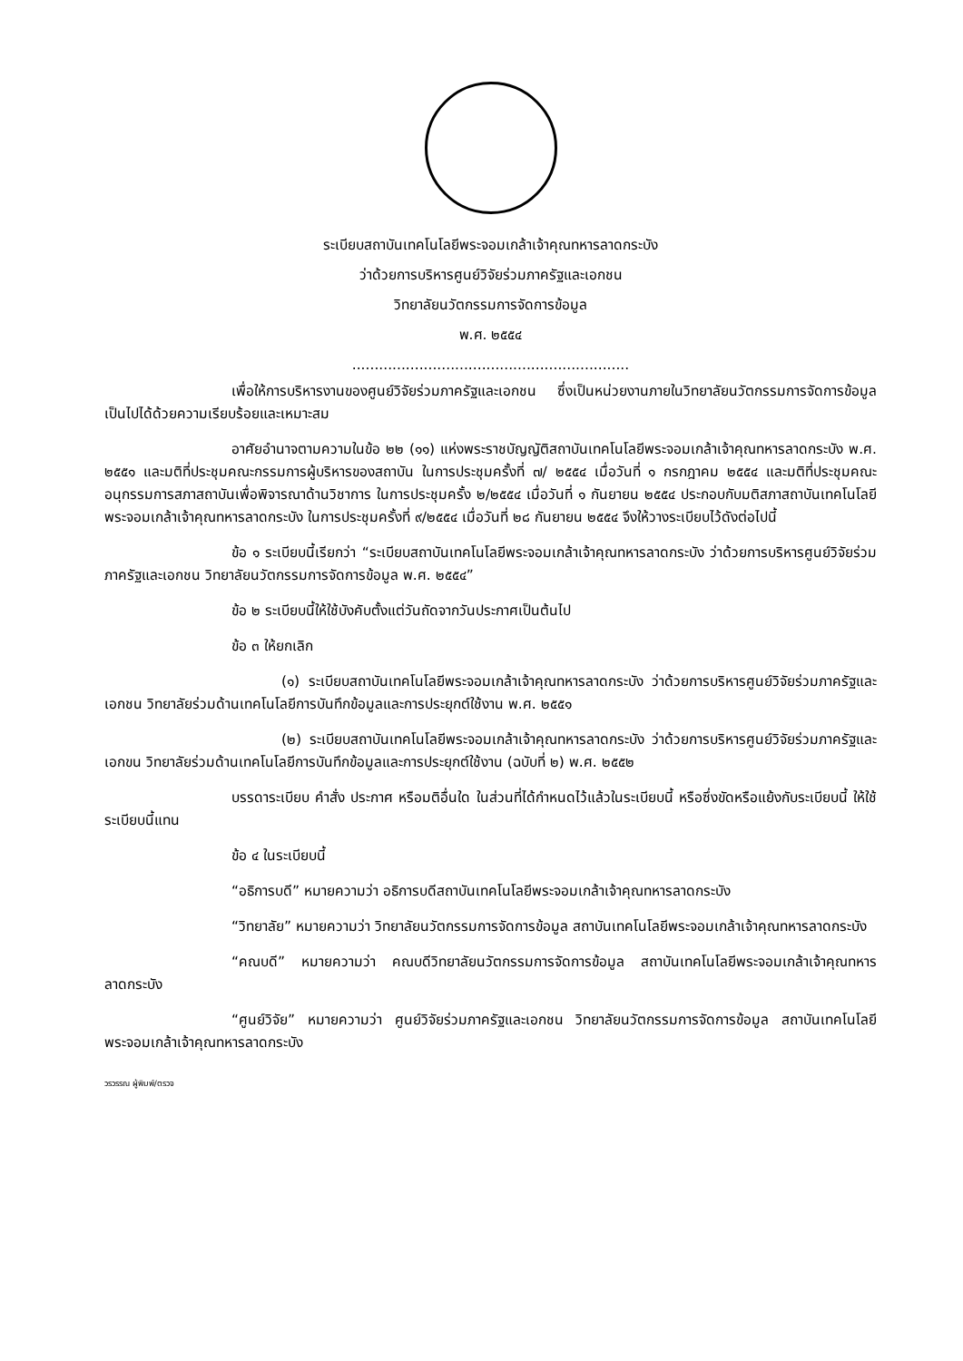ระเบียบสถาบันเทคโนโลยีพระจอมเกล้าเจ้าคุณทหารลาดกระบัง
ว่าด้วยการบริหารศูนย์วิจัยร่วมภาครัฐและเอกชน
วิทยาลัยนวัตกรรมการจัดการข้อมูล
พ.ศ. ๒๕๕๔
..............................................................
เพื่อให้การบริหารงานของศูนย์วิจัยร่วมภาครัฐและเอกชน ซึ่งเป็นหน่วยงานภายในวิทยาลัยนวัตกรรมการจัดการข้อมูล เป็นไปได้ด้วยความเรียบร้อยและเหมาะสม
อาศัยอำนาจตามความในข้อ ๒๒ (๑๑) แห่งพระราชบัญญัติสถาบันเทคโนโลยีพระจอมเกล้าเจ้าคุณทหารลาดกระบัง พ.ศ. ๒๕๕๑ และมติที่ประชุมคณะกรรมการผู้บริหารของสถาบัน ในการประชุมครั้งที่ ๗/ ๒๕๕๔ เมื่อวันที่ ๑ กรกฎาคม ๒๕๕๔ และมติที่ประชุมคณะอนุกรรมการสภาสถาบันเพื่อพิจารณาด้านวิชาการ ในการประชุมครั้ง ๒/๒๕๕๔ เมื่อวันที่ ๑ กันยายน ๒๕๕๔ ประกอบกับมติสภาสถาบันเทคโนโลยีพระจอมเกล้าเจ้าคุณทหารลาดกระบัง ในการประชุมครั้งที่ ๙/๒๕๕๔ เมื่อวันที่ ๒๘ กันยายน ๒๕๕๔ จึงให้วางระเบียบไว้ดังต่อไปนี้
ข้อ ๑ ระเบียบนี้เรียกว่า “ระเบียบสถาบันเทคโนโลยีพระจอมเกล้าเจ้าคุณทหารลาดกระบัง ว่าด้วยการบริหารศูนย์วิจัยร่วมภาครัฐและเอกชน วิทยาลัยนวัตกรรมการจัดการข้อมูล พ.ศ. ๒๕๕๔”
ข้อ ๒ ระเบียบนี้ให้ใช้บังคับตั้งแต่วันถัดจากวันประกาศเป็นต้นไป
ข้อ ๓ ให้ยกเลิก
(๑) ระเบียบสถาบันเทคโนโลยีพระจอมเกล้าเจ้าคุณทหารลาดกระบัง ว่าด้วยการบริหารศูนย์วิจัยร่วมภาครัฐและเอกชน วิทยาลัยร่วมด้านเทคโนโลยีการบันทึกข้อมูลและการประยุกต์ใช้งาน พ.ศ. ๒๕๕๑
(๒) ระเบียบสถาบันเทคโนโลยีพระจอมเกล้าเจ้าคุณทหารลาดกระบัง ว่าด้วยการบริหารศูนย์วิจัยร่วมภาครัฐและเอกขน วิทยาลัยร่วมด้านเทคโนโลยีการบันทึกข้อมูลและการประยุกต์ใช้งาน (ฉบับที่ ๒) พ.ศ. ๒๕๕๒
บรรดาระเบียบ คำสั่ง ประกาศ หรือมติอื่นใด ในส่วนที่ได้กำหนดไว้แล้วในระเบียบนี้ หรือซึ่งขัดหรือแย้งกับระเบียบนี้ ให้ใช้ระเบียบนี้แทน
ข้อ ๔ ในระเบียบนี้
“อธิการบดี” หมายความว่า อธิการบดีสถาบันเทคโนโลยีพระจอมเกล้าเจ้าคุณทหารลาดกระบัง
“วิทยาลัย” หมายความว่า วิทยาลัยนวัตกรรมการจัดการข้อมูล สถาบันเทคโนโลยีพระจอมเกล้าเจ้าคุณทหารลาดกระบัง
“คณบดี” หมายความว่า คณบดีวิทยาลัยนวัตกรรมการจัดการข้อมูล สถาบันเทคโนโลยีพระจอมเกล้าเจ้าคุณทหารลาดกระบัง
“ศูนย์วิจัย” หมายความว่า ศูนย์วิจัยร่วมภาครัฐและเอกชน วิทยาลัยนวัตกรรมการจัดการข้อมูล สถาบันเทคโนโลยีพระจอมเกล้าเจ้าคุณทหารลาดกระบัง
วรวรรณ ผู้พิมพ์/ตรวจ